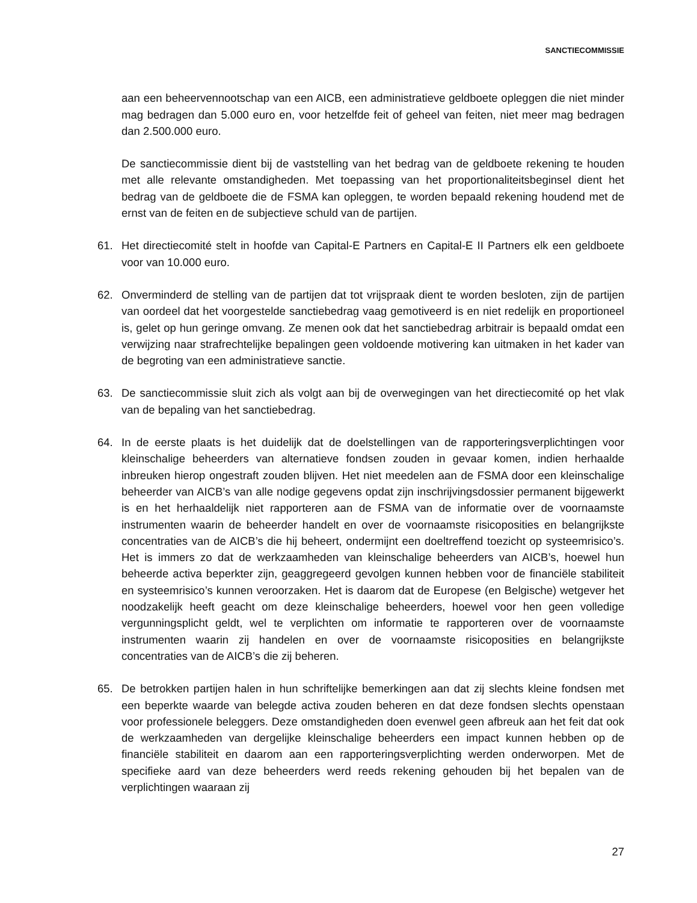SANCTIECOMMISSIE
aan een beheervennootschap van een AICB, een administratieve geldboete opleggen die niet minder mag bedragen dan 5.000 euro en, voor hetzelfde feit of geheel van feiten, niet meer mag bedragen dan 2.500.000 euro.
De sanctiecommissie dient bij de vaststelling van het bedrag van de geldboete rekening te houden met alle relevante omstandigheden. Met toepassing van het proportionaliteitsbeginsel dient het bedrag van de geldboete die de FSMA kan opleggen, te worden bepaald rekening houdend met de ernst van de feiten en de subjectieve schuld van de partijen.
61. Het directiecomité stelt in hoofde van Capital-E Partners en Capital-E II Partners elk een geldboete voor van 10.000 euro.
62. Onverminderd de stelling van de partijen dat tot vrijspraak dient te worden besloten, zijn de partijen van oordeel dat het voorgestelde sanctiebedrag vaag gemotiveerd is en niet redelijk en proportioneel is, gelet op hun geringe omvang. Ze menen ook dat het sanctiebedrag arbitrair is bepaald omdat een verwijzing naar strafrechtelijke bepalingen geen voldoende motivering kan uitmaken in het kader van de begroting van een administratieve sanctie.
63. De sanctiecommissie sluit zich als volgt aan bij de overwegingen van het directiecomité op het vlak van de bepaling van het sanctiebedrag.
64. In de eerste plaats is het duidelijk dat de doelstellingen van de rapporteringsverplichtingen voor kleinschalige beheerders van alternatieve fondsen zouden in gevaar komen, indien herhaalde inbreuken hierop ongestraft zouden blijven. Het niet meedelen aan de FSMA door een kleinschalige beheerder van AICB’s van alle nodige gegevens opdat zijn inschrijvingsdossier permanent bijgewerkt is en het herhaaldelijk niet rapporteren aan de FSMA van de informatie over de voornaamste instrumenten waarin de beheerder handelt en over de voornaamste risicoposities en belangrijkste concentraties van de AICB’s die hij beheert, ondermijnt een doeltreffend toezicht op systeemrisico’s. Het is immers zo dat de werkzaamheden van kleinschalige beheerders van AICB’s, hoewel hun beheerde activa beperkter zijn, geaggregeerd gevolgen kunnen hebben voor de financiële stabiliteit en systeemrisico’s kunnen veroorzaken. Het is daarom dat de Europese (en Belgische) wetgever het noodzakelijk heeft geacht om deze kleinschalige beheerders, hoewel voor hen geen volledige vergunningsplicht geldt, wel te verplichten om informatie te rapporteren over de voornaamste instrumenten waarin zij handelen en over de voornaamste risicoposities en belangrijkste concentraties van de AICB’s die zij beheren.
65. De betrokken partijen halen in hun schriftelijke bemerkingen aan dat zij slechts kleine fondsen met een beperkte waarde van belegde activa zouden beheren en dat deze fondsen slechts openstaan voor professionele beleggers. Deze omstandigheden doen evenwel geen afbreuk aan het feit dat ook de werkzaamheden van dergelijke kleinschalige beheerders een impact kunnen hebben op de financiële stabiliteit en daarom aan een rapporteringsverplichting werden onderworpen. Met de specifieke aard van deze beheerders werd reeds rekening gehouden bij het bepalen van de verplichtingen waaraan zij
27